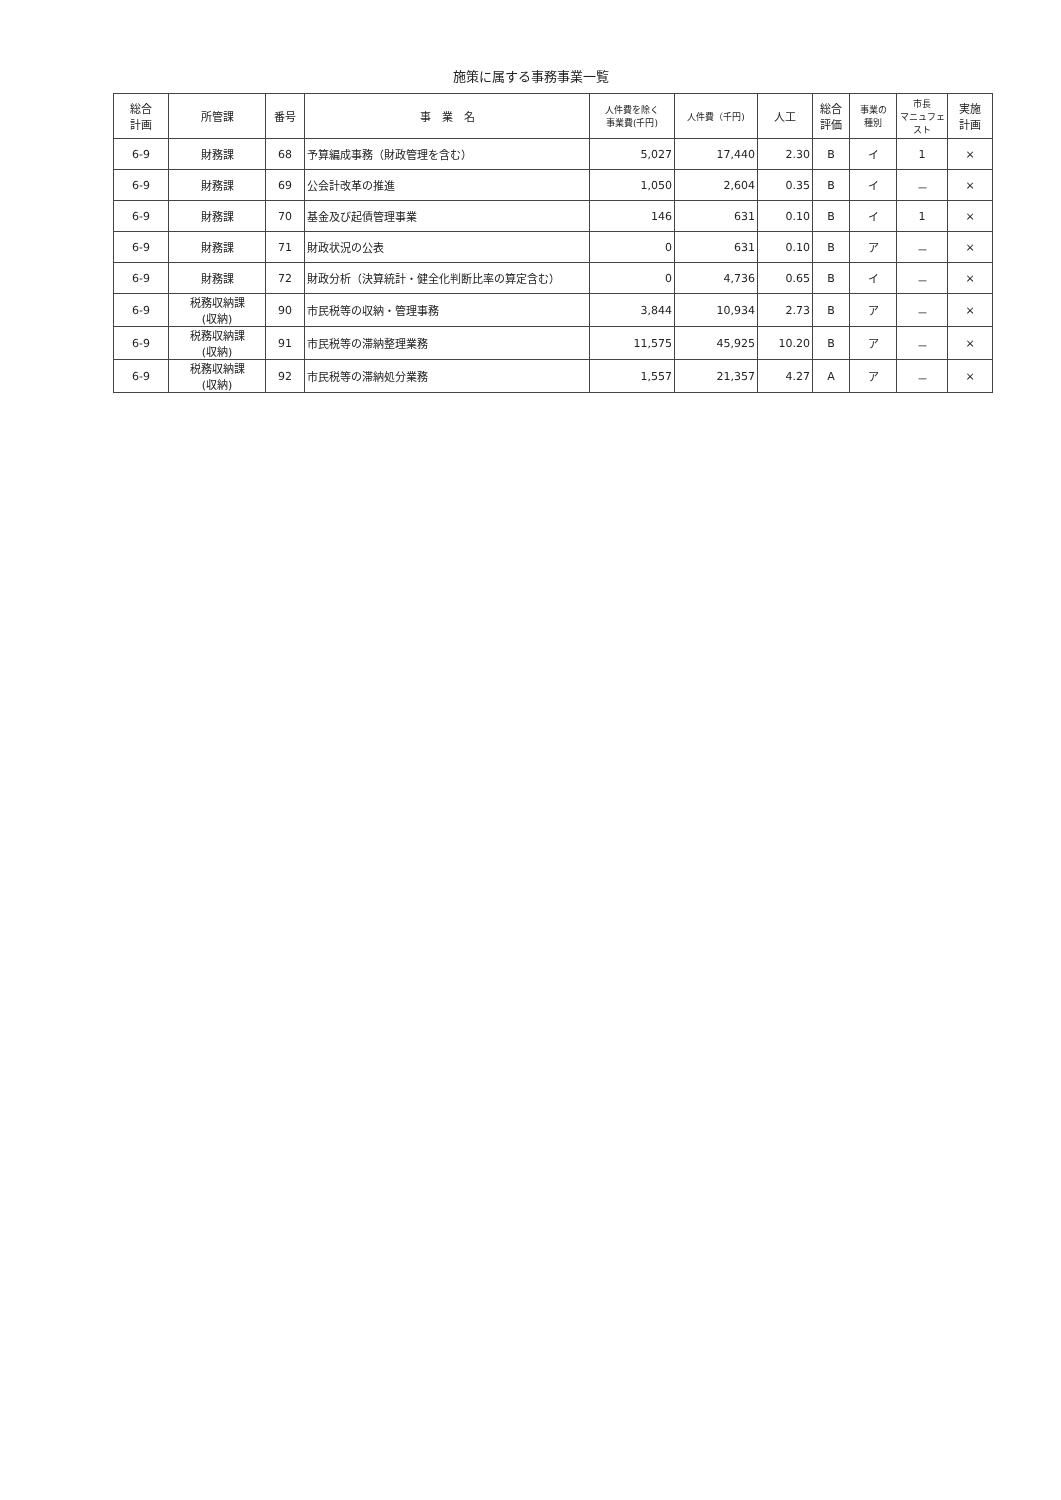施策に属する事務事業一覧
| 総合 計画 | 所管課 | 番号 | 事 業 名 | 人件費を除く 事業費(千円) | 人件費（千円) | 人工 | 総合 評価 | 事業の 種別 | 市長 マニュフェスト | 実施 計画 |
| --- | --- | --- | --- | --- | --- | --- | --- | --- | --- | --- |
| 6-9 | 財務課 | 68 | 予算編成事務（財政管理を含む） | 5,027 | 17,440 | 2.30 | B | イ | 1 | × |
| 6-9 | 財務課 | 69 | 公会計改革の推進 | 1,050 | 2,604 | 0.35 | B | イ | － | × |
| 6-9 | 財務課 | 70 | 基金及び起債管理事業 | 146 | 631 | 0.10 | B | イ | 1 | × |
| 6-9 | 財務課 | 71 | 財政状況の公表 | 0 | 631 | 0.10 | B | ア | － | × |
| 6-9 | 財務課 | 72 | 財政分析（決算統計・健全化判断比率の算定含む） | 0 | 4,736 | 0.65 | B | イ | － | × |
| 6-9 | 税務収納課 (収納) | 90 | 市民税等の収納・管理事務 | 3,844 | 10,934 | 2.73 | B | ア | － | × |
| 6-9 | 税務収納課 (収納) | 91 | 市民税等の滞納整理業務 | 11,575 | 45,925 | 10.20 | B | ア | － | × |
| 6-9 | 税務収納課 (収納) | 92 | 市民税等の滞納処分業務 | 1,557 | 21,357 | 4.27 | A | ア | － | × |